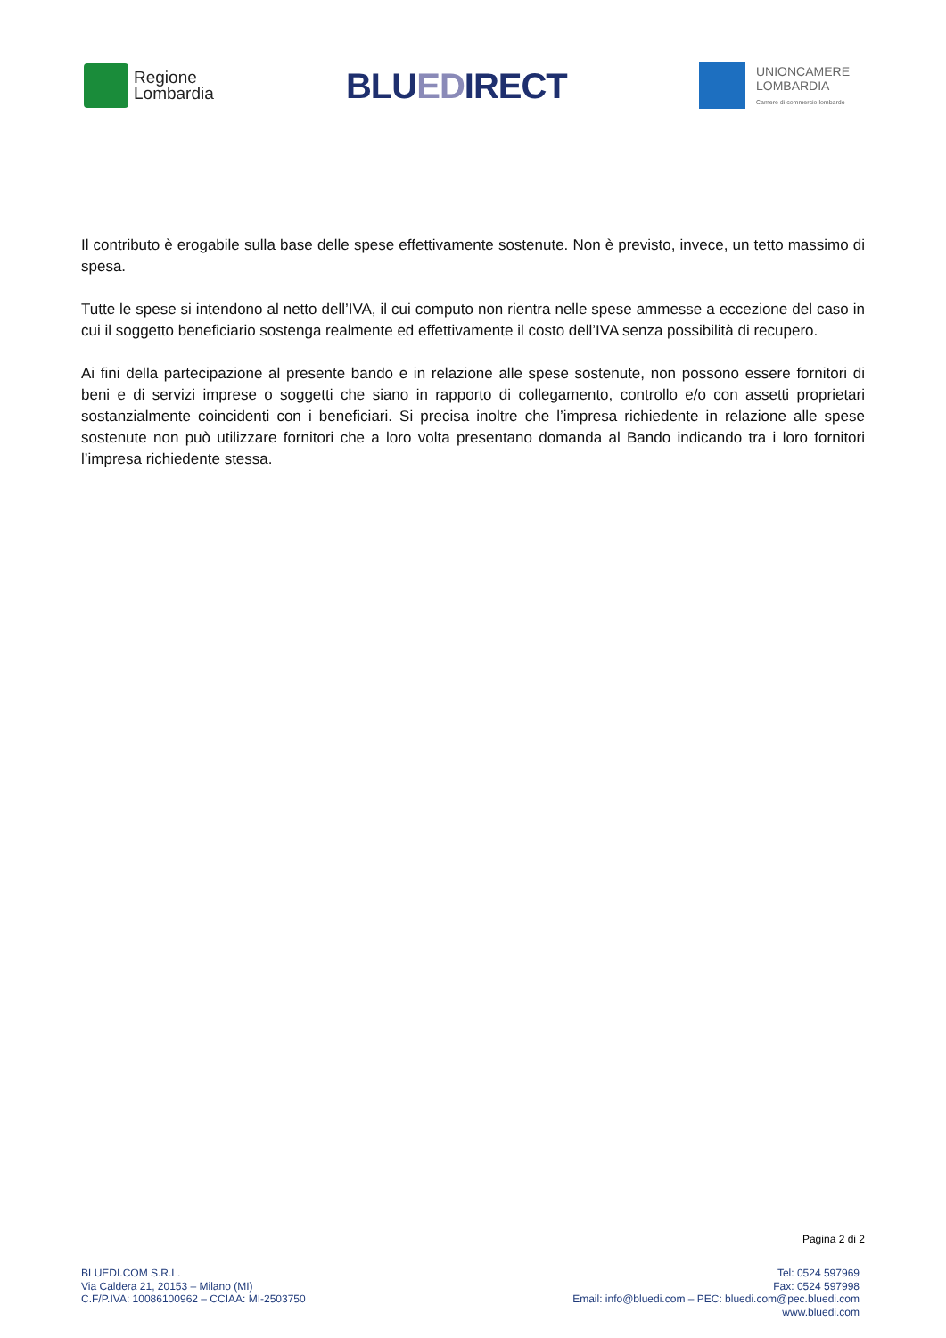Regione
Lombardia
BLUEDIRECT
UNIONCAMERE
LOMBARDIA
Camere di commercio lombarde
Il contributo è erogabile sulla base delle spese effettivamente sostenute. Non è previsto, invece, un tetto massimo di spesa.
Tutte le spese si intendono al netto dell’IVA, il cui computo non rientra nelle spese ammesse a eccezione del caso in cui il soggetto beneficiario sostenga realmente ed effettivamente il costo dell’IVA senza possibilità di recupero.
Ai fini della partecipazione al presente bando e in relazione alle spese sostenute, non possono essere fornitori di beni e di servizi imprese o soggetti che siano in rapporto di collegamento, controllo e/o con assetti proprietari sostanzialmente coincidenti con i beneficiari. Si precisa inoltre che l’impresa richiedente in relazione alle spese sostenute non può utilizzare fornitori che a loro volta presentano domanda al Bando indicando tra i loro fornitori l’impresa richiedente stessa.
Pagina 2 di 2
BLUEDI.COM S.R.L.
Via Caldera 21, 20153 – Milano (MI)
C.F/P.IVA: 10086100962 – CCIAA: MI-2503750
Tel: 0524 597969
Fax: 0524 597998
Email: info@bluedi.com – PEC: bluedi.com@pec.bluedi.com
www.bluedi.com